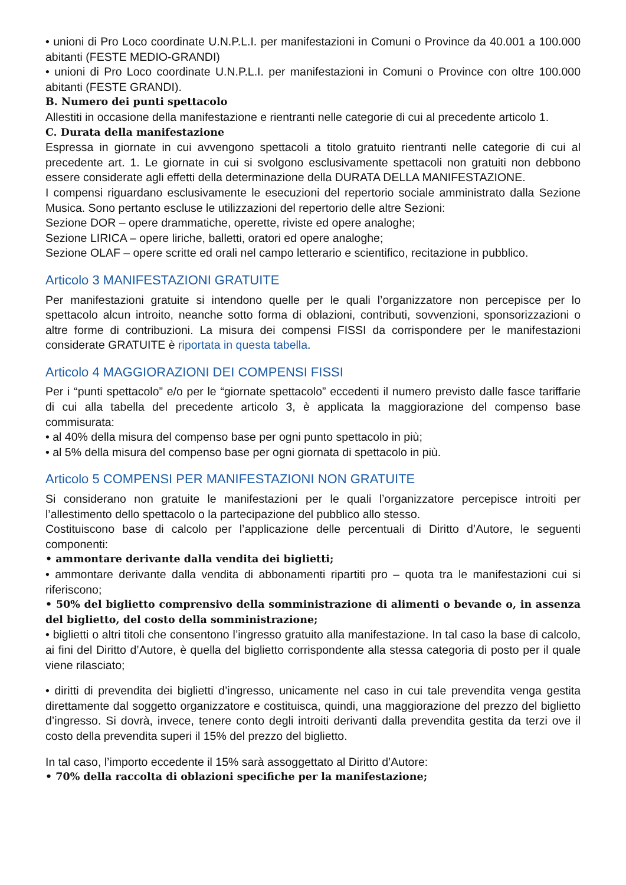• unioni di Pro Loco coordinate U.N.P.L.I. per manifestazioni in Comuni o Province da 40.001 a 100.000 abitanti (FESTE MEDIO-GRANDI)
• unioni di Pro Loco coordinate U.N.P.L.I. per manifestazioni in Comuni o Province con oltre 100.000 abitanti (FESTE GRANDI).
B. Numero dei punti spettacolo
Allestiti in occasione della manifestazione e rientranti nelle categorie di cui al precedente articolo 1.
C. Durata della manifestazione
Espressa in giornate in cui avvengono spettacoli a titolo gratuito rientranti nelle categorie di cui al precedente art. 1. Le giornate in cui si svolgono esclusivamente spettacoli non gratuiti non debbono essere considerate agli effetti della determinazione della DURATA DELLA MANIFESTAZIONE.
I compensi riguardano esclusivamente le esecuzioni del repertorio sociale amministrato dalla Sezione Musica. Sono pertanto escluse le utilizzazioni del repertorio delle altre Sezioni:
Sezione DOR – opere drammatiche, operette, riviste ed opere analoghe;
Sezione LIRICA – opere liriche, balletti, oratori ed opere analoghe;
Sezione OLAF – opere scritte ed orali nel campo letterario e scientifico, recitazione in pubblico.
Articolo 3 MANIFESTAZIONI GRATUITE
Per manifestazioni gratuite si intendono quelle per le quali l’organizzatore non percepisce per lo spettacolo alcun introito, neanche sotto forma di oblazioni, contributi, sovvenzioni, sponsorizzazioni o altre forme di contribuzioni. La misura dei compensi FISSI da corrispondere per le manifestazioni considerate GRATUITE è riportata in questa tabella.
Articolo 4 MAGGIORAZIONI DEI COMPENSI FISSI
Per i “punti spettacolo” e/o per le “giornate spettacolo” eccedenti il numero previsto dalle fasce tariffarie di cui alla tabella del precedente articolo 3, è applicata la maggiorazione del compenso base commisurata:
• al 40% della misura del compenso base per ogni punto spettacolo in più;
• al 5% della misura del compenso base per ogni giornata di spettacolo in più.
Articolo 5 COMPENSI PER MANIFESTAZIONI NON GRATUITE
Si considerano non gratuite le manifestazioni per le quali l’organizzatore percepisce introiti per l’allestimento dello spettacolo o la partecipazione del pubblico allo stesso.
Costituiscono base di calcolo per l’applicazione delle percentuali di Diritto d’Autore, le seguenti componenti:
• ammontare derivante dalla vendita dei biglietti;
• ammontare derivante dalla vendita di abbonamenti ripartiti pro – quota tra le manifestazioni cui si riferiscono;
• 50% del biglietto comprensivo della somministrazione di alimenti o bevande o, in assenza del biglietto, del costo della somministrazione;
• biglietti o altri titoli che consentono l’ingresso gratuito alla manifestazione. In tal caso la base di calcolo, ai fini del Diritto d’Autore, è quella del biglietto corrispondente alla stessa categoria di posto per il quale viene rilasciato;
• diritti di prevendita dei biglietti d’ingresso, unicamente nel caso in cui tale prevendita venga gestita direttamente dal soggetto organizzatore e costituisca, quindi, una maggiorazione del prezzo del biglietto d’ingresso. Si dovrà, invece, tenere conto degli introiti derivanti dalla prevendita gestita da terzi ove il costo della prevendita superi il 15% del prezzo del biglietto.
In tal caso, l’importo eccedente il 15% sarà assoggettato al Diritto d’Autore:
• 70% della raccolta di oblazioni specifiche per la manifestazione;